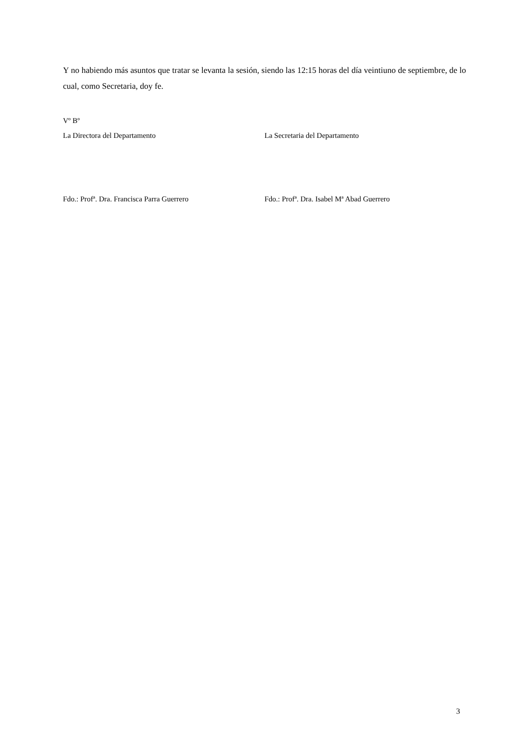Y no habiendo más asuntos que tratar se levanta la sesión, siendo las 12:15 horas del día veintiuno de septiembre, de lo cual, como Secretaria, doy fe.
Vº Bº
La Directora del Departamento La Secretaria del Departamento
Fdo.: Profª. Dra. Francisca Parra Guerrero Fdo.: Profª. Dra. Isabel Mª Abad Guerrero
3